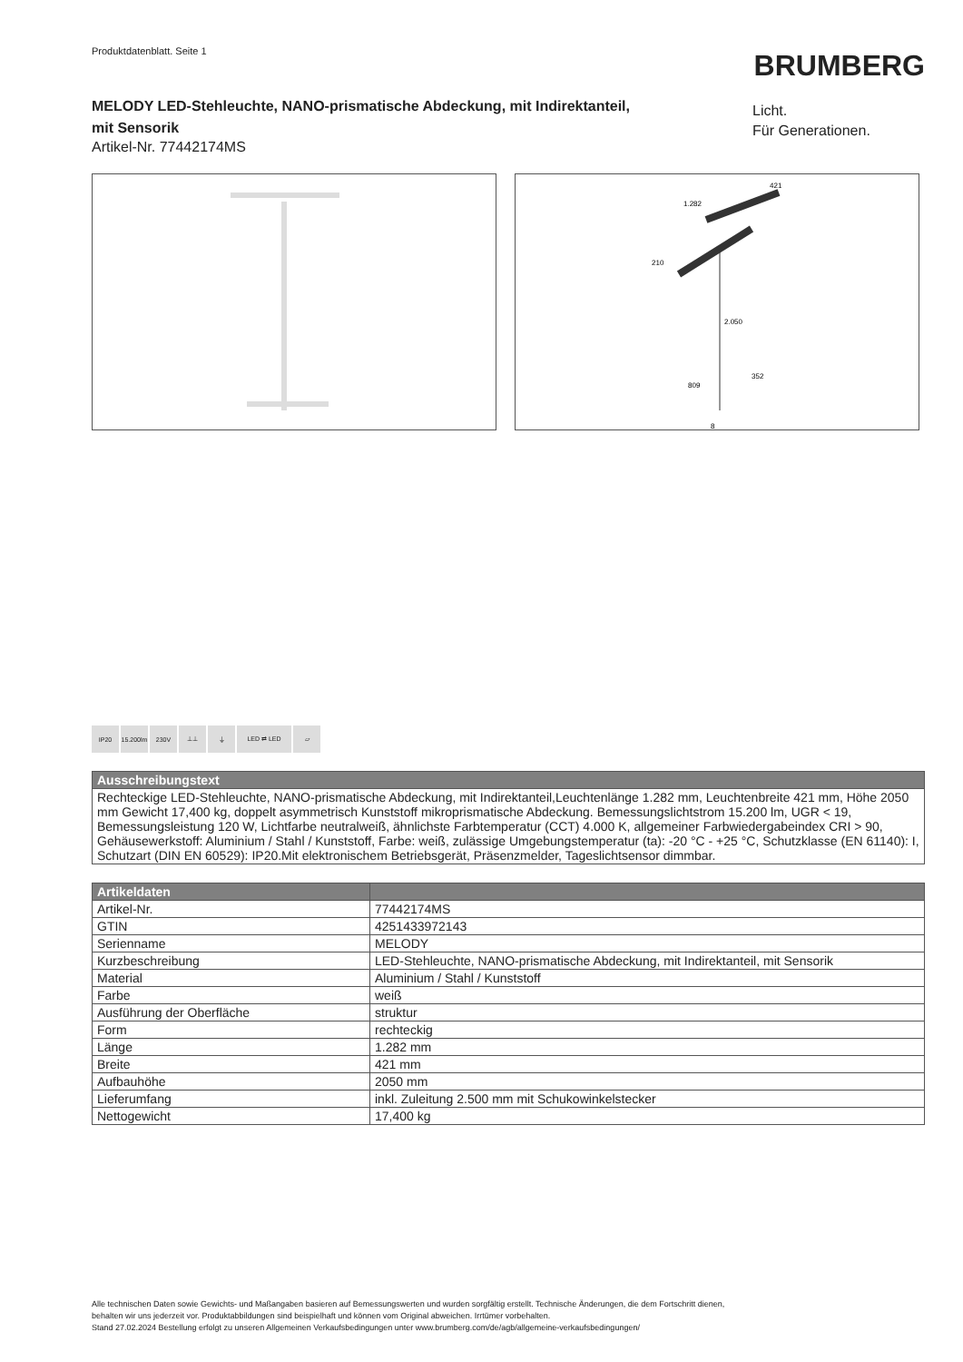Produktdatenblatt. Seite 1
BRUMBERG
MELODY LED-Stehleuchte, NANO-prismatische Abdeckung, mit Indirektanteil, mit Sensorik
Artikel-Nr. 77442174MS
Licht.
Für Generationen.
1.282
421
210
2.050
809
352
8
IP20 15.200lm
230V ⊥⊥ ⏚ LED ⇄ LED ▱
| Ausschreibungstext |
| --- |
| Rechteckige LED-Stehleuchte, NANO-prismatische Abdeckung, mit Indirektanteil,Leuchtenlänge 1.282 mm, Leuchtenbreite 421 mm, Höhe 2050 mm Gewicht 17,400 kg, doppelt asymmetrisch Kunststoff mikroprismatische Abdeckung. Bemessungslichtstrom 15.200 lm, UGR < 19, Bemessungsleistung 120 W, Lichtfarbe neutralweiß, ähnlichste Farbtemperatur (CCT) 4.000 K, allgemeiner Farbwiedergabeindex CRI > 90, Gehäusewerkstoff: Aluminium / Stahl / Kunststoff, Farbe: weiß, zulässige Umgebungstemperatur (ta): -20 °C - +25 °C, Schutzklasse (EN 61140): I, Schutzart (DIN EN 60529): IP20.Mit elektronischem Betriebsgerät, Präsenzmelder, Tageslichtsensor dimmbar. |
| Artikeldaten | |
| --- | --- |
| Artikel-Nr. | 77442174MS |
| GTIN | 4251433972143 |
| Serienname | MELODY |
| Kurzbeschreibung | LED-Stehleuchte, NANO-prismatische Abdeckung, mit Indirektanteil, mit Sensorik |
| Material | Aluminium / Stahl / Kunststoff |
| Farbe | weiß |
| Ausführung der Oberfläche | struktur |
| Form | rechteckig |
| Länge | 1.282 mm |
| Breite | 421 mm |
| Aufbauhöhe | 2050 mm |
| Lieferumfang | inkl. Zuleitung 2.500 mm mit Schukowinkelstecker |
| Nettogewicht | 17,400 kg |
Alle technischen Daten sowie Gewichts- und Maßangaben basieren auf Bemessungswerten und wurden sorgfältig erstellt. Technische Änderungen, die dem Fortschritt dienen,
behalten wir uns jederzeit vor. Produktabbildungen sind beispielhaft und können vom Original abweichen. Irrtümer vorbehalten.
Stand 27.02.2024 Bestellung erfolgt zu unseren Allgemeinen Verkaufsbedingungen unter www.brumberg.com/de/agb/allgemeine-verkaufsbedingungen/